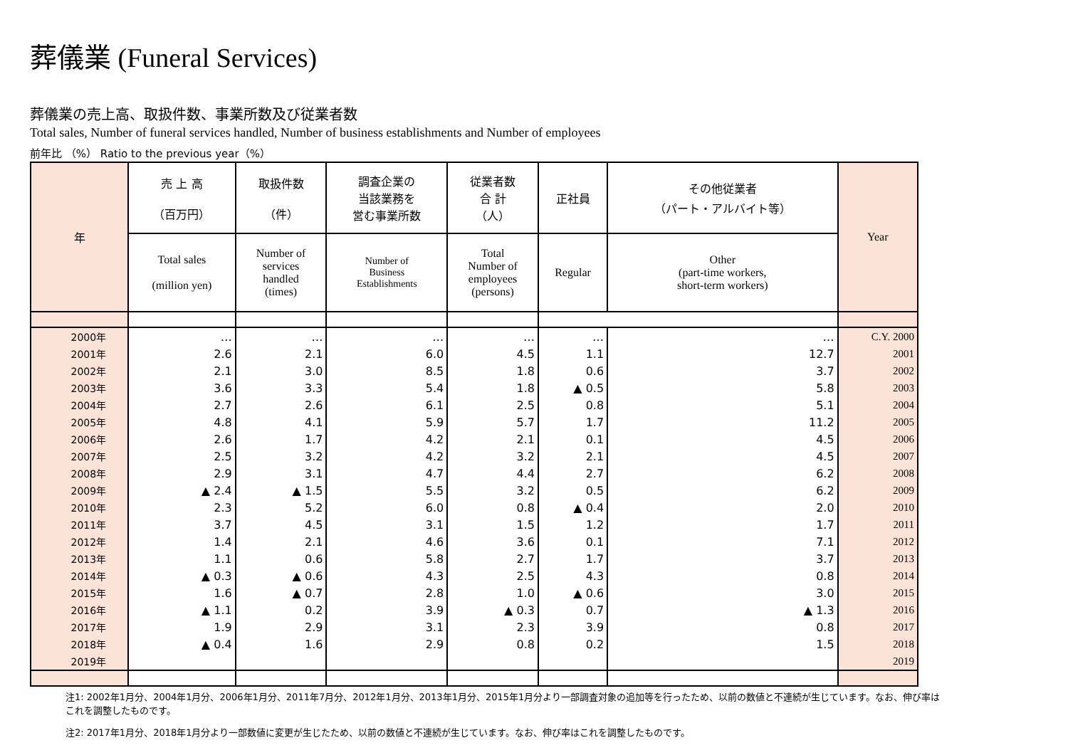葬儀業 (Funeral Services)
葬儀業の売上高、取扱件数、事業所数及び従業者数
Total sales, Number of funeral services handled, Number of business establishments and Number of employees
前年比 （%） Ratio to the previous year（%）
| 年 | 売 上 高 （百万円） | 取扱件数 （件） | 調査企業の 当該業務を 営む事業所数 | 従業者数 合 計 （人） | 正社員 | その他従業者 （パート・アルバイト等） | Year |
| --- | --- | --- | --- | --- | --- | --- | --- |
| | Total sales (million yen) | Number of services handled (times) | Number of Business Establishments | Total Number of employees (persons) | Regular | Other (part-time workers, short-term workers) | |
| 2000年 | … | … | … | … | … | … | C.Y. 2000 |
| 2001年 | 2.6 | 2.1 | 6.0 | 4.5 | 1.1 | 12.7 | 2001 |
| 2002年 | 2.1 | 3.0 | 8.5 | 1.8 | 0.6 | 3.7 | 2002 |
| 2003年 | 3.6 | 3.3 | 5.4 | 1.8 | ▲ 0.5 | 5.8 | 2003 |
| 2004年 | 2.7 | 2.6 | 6.1 | 2.5 | 0.8 | 5.1 | 2004 |
| 2005年 | 4.8 | 4.1 | 5.9 | 5.7 | 1.7 | 11.2 | 2005 |
| 2006年 | 2.6 | 1.7 | 4.2 | 2.1 | 0.1 | 4.5 | 2006 |
| 2007年 | 2.5 | 3.2 | 4.2 | 3.2 | 2.1 | 4.5 | 2007 |
| 2008年 | 2.9 | 3.1 | 4.7 | 4.4 | 2.7 | 6.2 | 2008 |
| 2009年 | ▲ 2.4 | ▲ 1.5 | 5.5 | 3.2 | 0.5 | 6.2 | 2009 |
| 2010年 | 2.3 | 5.2 | 6.0 | 0.8 | ▲ 0.4 | 2.0 | 2010 |
| 2011年 | 3.7 | 4.5 | 3.1 | 1.5 | 1.2 | 1.7 | 2011 |
| 2012年 | 1.4 | 2.1 | 4.6 | 3.6 | 0.1 | 7.1 | 2012 |
| 2013年 | 1.1 | 0.6 | 5.8 | 2.7 | 1.7 | 3.7 | 2013 |
| 2014年 | ▲ 0.3 | ▲ 0.6 | 4.3 | 2.5 | 4.3 | 0.8 | 2014 |
| 2015年 | 1.6 | ▲ 0.7 | 2.8 | 1.0 | ▲ 0.6 | 3.0 | 2015 |
| 2016年 | ▲ 1.1 | 0.2 | 3.9 | ▲ 0.3 | 0.7 | ▲ 1.3 | 2016 |
| 2017年 | 1.9 | 2.9 | 3.1 | 2.3 | 3.9 | 0.8 | 2017 |
| 2018年 | ▲ 0.4 | 1.6 | 2.9 | 0.8 | 0.2 | 1.5 | 2018 |
| 2019年 | | | | | | | 2019 |
注1: 2002年1月分、2004年1月分、2006年1月分、2011年7月分、2012年1月分、2013年1月分、2015年1月分より一部調査対象の追加等を行ったため、以前の数値と不連続が生じています。なお、伸び率はこれを調整したものです。
注2: 2017年1月分、2018年1月分より一部数値に変更が生じたため、以前の数値と不連続が生じています。なお、伸び率はこれを調整したものです。